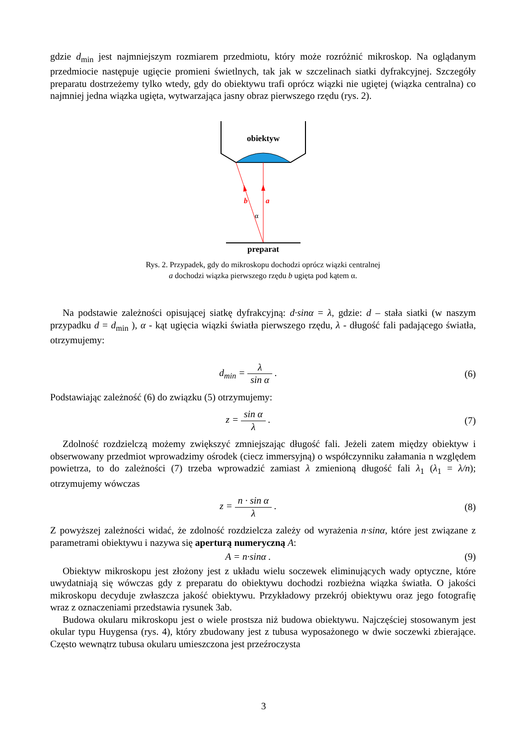gdzie d<sub>min</sub> jest najmniejszym rozmiarem przedmiotu, który może rozróżnić mikroskop. Na oglądanym przedmiocie następuje ugięcie promieni świetlnych, tak jak w szczelinach siatki dyfrakcyjnej. Szczegóły preparatu dostrzeżemy tylko wtedy, gdy do obiektywu trafi oprócz wiązki nie ugiętej (wiązka centralna) co najmniej jedna wiązka ugięta, wytwarzająca jasny obraz pierwszego rzędu (rys. 2).
obiektyw
b
a
α
preparat
Rys. 2. Przypadek, gdy do mikroskopu dochodzi oprócz wiązki centralnej
a dochodzi wiązka pierwszego rzędu b ugięta pod kątem α.
Na podstawie zależności opisującej siatkę dyfrakcyjną: d·sinα = λ, gdzie: d – stała siatki (w naszym przypadku d = d<sub>min</sub> ), α - kąt ugięcia wiązki światła pierwszego rzędu, λ - długość fali padającego światła, otrzymujemy:
d<sub>min</sub> = λ sin α . (6)
Podstawiając zależność (6) do związku (5) otrzymujemy:
z = sin α λ . (7)
Zdolność rozdzielczą możemy zwiększyć zmniejszając długość fali. Jeżeli zatem między obiektyw i obserwowany przedmiot wprowadzimy ośrodek (ciecz immersyjną) o współczynniku załamania n względem powietrza, to do zależności (7) trzeba wprowadzić zamiast λ zmienioną długość fali λ<sub>1</sub> (λ<sub>1</sub> = λ/n); otrzymujemy wówczas
z = n · sin α λ . (8)
Z powyższej zależności widać, że zdolność rozdzielcza zależy od wyrażenia n·sinα, które jest związane z parametrami obiektywu i nazywa się aperturą numeryczną A:
A = n·sinα . (9)
Obiektyw mikroskopu jest złożony jest z układu wielu soczewek eliminujących wady optyczne, które uwydatniają się wówczas gdy z preparatu do obiektywu dochodzi rozbieżna wiązka światła. O jakości mikroskopu decyduje zwłaszcza jakość obiektywu. Przykładowy przekrój obiektywu oraz jego fotografię wraz z oznaczeniami przedstawia rysunek 3ab.
Budowa okularu mikroskopu jest o wiele prostsza niż budowa obiektywu. Najczęściej stosowanym jest okular typu Huygensa (rys. 4), który zbudowany jest z tubusa wyposażonego w dwie soczewki zbierające. Często wewnątrz tubusa okularu umieszczona jest przeźroczysta
3